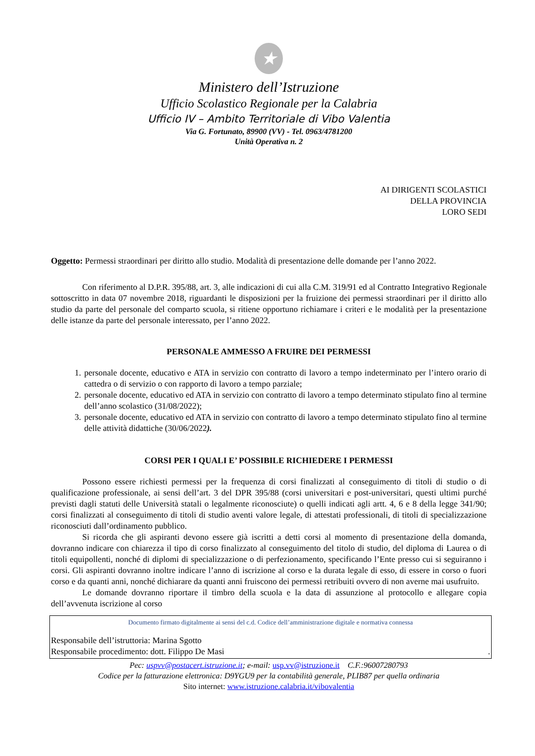★
Ministero dell’Istruzione
Ufficio Scolastico Regionale per la Calabria
Ufficio IV – Ambito Territoriale di Vibo Valentia
Via G. Fortunato, 89900 (VV) - Tel. 0963/4781200
Unità Operativa n. 2
AI DIRIGENTI SCOLASTICI
DELLA PROVINCIA
LORO SEDI
Oggetto: Permessi straordinari per diritto allo studio. Modalità di presentazione delle domande per l’anno 2022.
Con riferimento al D.P.R. 395/88, art. 3, alle indicazioni di cui alla C.M. 319/91 ed al Contratto Integrativo Regionale sottoscritto in data 07 novembre 2018, riguardanti le disposizioni per la fruizione dei permessi straordinari per il diritto allo studio da parte del personale del comparto scuola, si ritiene opportuno richiamare i criteri e le modalità per la presentazione delle istanze da parte del personale interessato, per l’anno 2022.
PERSONALE AMMESSO A FRUIRE DEI PERMESSI
1. personale docente, educativo e ATA in servizio con contratto di lavoro a tempo indeterminato per l’intero orario di cattedra o di servizio o con rapporto di lavoro a tempo parziale;
2. personale docente, educativo ed ATA in servizio con contratto di lavoro a tempo determinato stipulato fino al termine dell’anno scolastico (31/08/2022);
3. personale docente, educativo ed ATA in servizio con contratto di lavoro a tempo determinato stipulato fino al termine delle attività didattiche (30/06/2022).
CORSI PER I QUALI E’ POSSIBILE RICHIEDERE I PERMESSI
Possono essere richiesti permessi per la frequenza di corsi finalizzati al conseguimento di titoli di studio o di qualificazione professionale, ai sensi dell’art. 3 del DPR 395/88 (corsi universitari e post-universitari, questi ultimi purché previsti dagli statuti delle Università statali o legalmente riconosciute) o quelli indicati agli artt. 4, 6 e 8 della legge 341/90; corsi finalizzati al conseguimento di titoli di studio aventi valore legale, di attestati professionali, di titoli di specializzazione riconosciuti dall’ordinamento pubblico.
Si ricorda che gli aspiranti devono essere già iscritti a detti corsi al momento di presentazione della domanda, dovranno indicare con chiarezza il tipo di corso finalizzato al conseguimento del titolo di studio, del diploma di Laurea o di titoli equipollenti, nonché di diplomi di specializzazione o di perfezionamento, specificando l’Ente presso cui si seguiranno i corsi. Gli aspiranti dovranno inoltre indicare l’anno di iscrizione al corso e la durata legale di esso, di essere in corso o fuori corso e da quanti anni, nonché dichiarare da quanti anni fruiscono dei permessi retribuiti ovvero di non averne mai usufruito.
Le domande dovranno riportare il timbro della scuola e la data di assunzione al protocollo e allegare copia dell’avvenuta iscrizione al corso
Documento firmato digitalmente ai sensi del c.d. Codice dell’amministrazione digitale e normativa connessa
Responsabile dell’istruttoria: Marina Sgotto
Responsabile procedimento: dott. Filippo De Masi.
Pec: uspvv@postacert.istruzione.it; e-mail: usp.vv@istruzione.it C.F.:96007280793
Codice per la fatturazione elettronica: D9YGU9 per la contabilità generale, PLIB87 per quella ordinaria
Sito internet: www.istruzione.calabria.it/vibovalentia